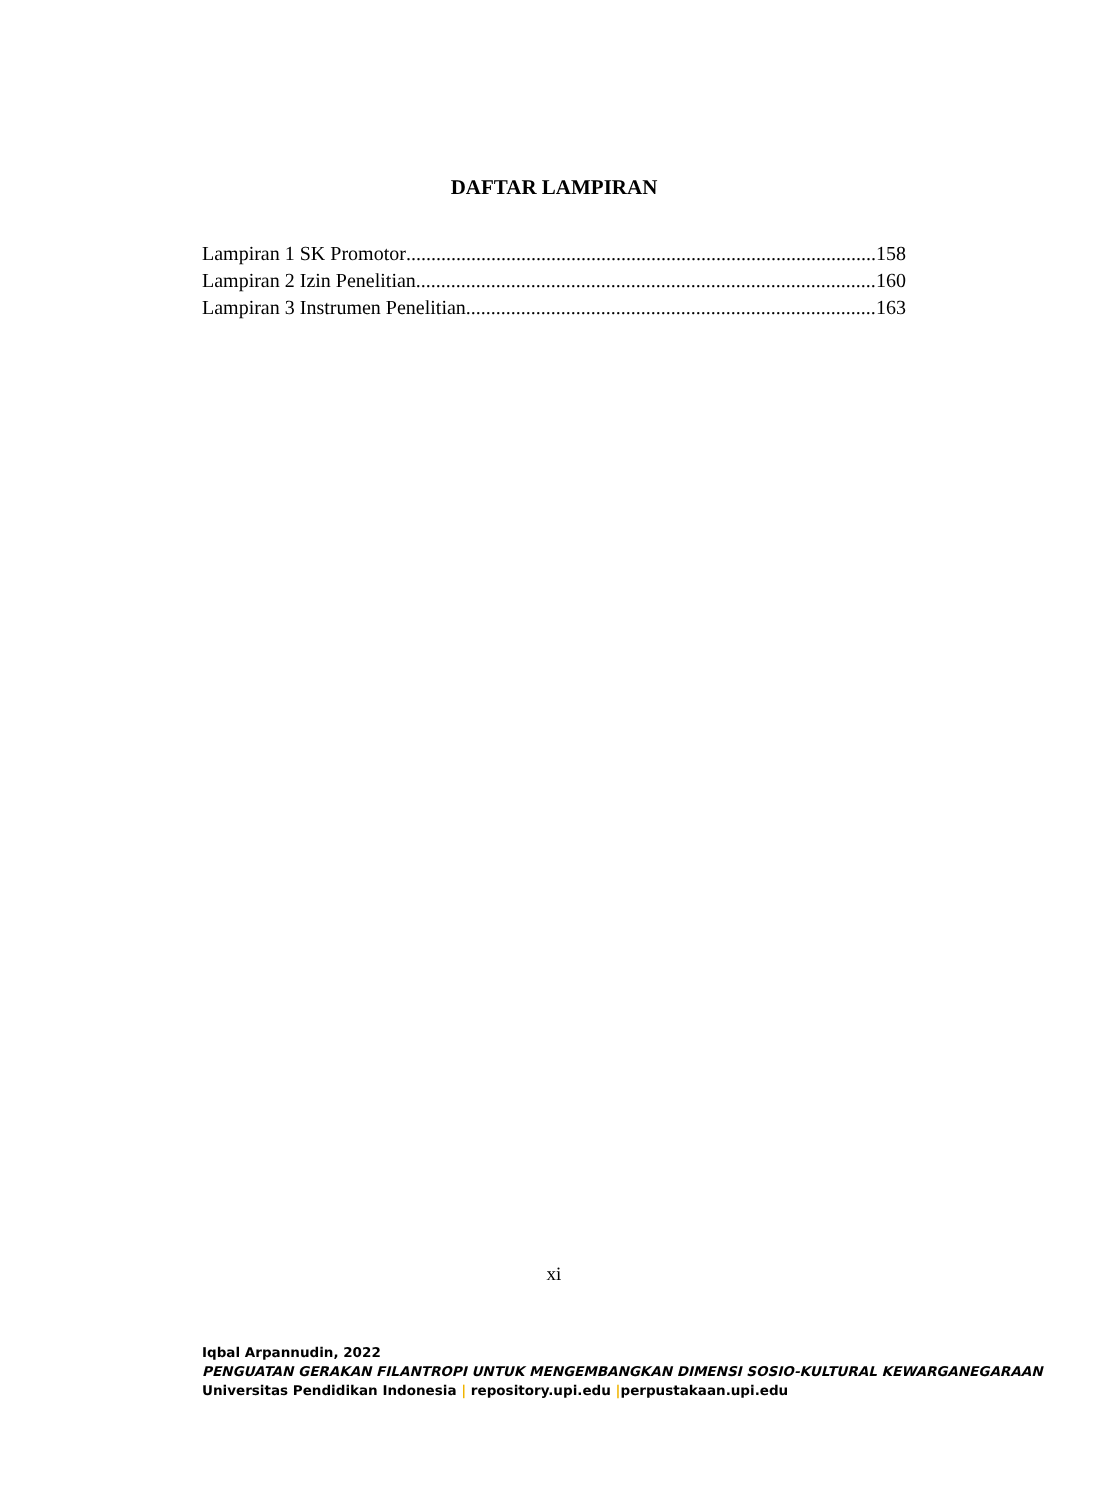DAFTAR LAMPIRAN
Lampiran 1 SK Promotor 158
Lampiran 2 Izin Penelitian 160
Lampiran 3 Instrumen Penelitian 163
xi
Iqbal Arpannudin, 2022
PENGUATAN GERAKAN FILANTROPI UNTUK MENGEMBANGKAN DIMENSI SOSIO-KULTURAL KEWARGANEGARAAN
Universitas Pendidikan Indonesia | repository.upi.edu |perpustakaan.upi.edu